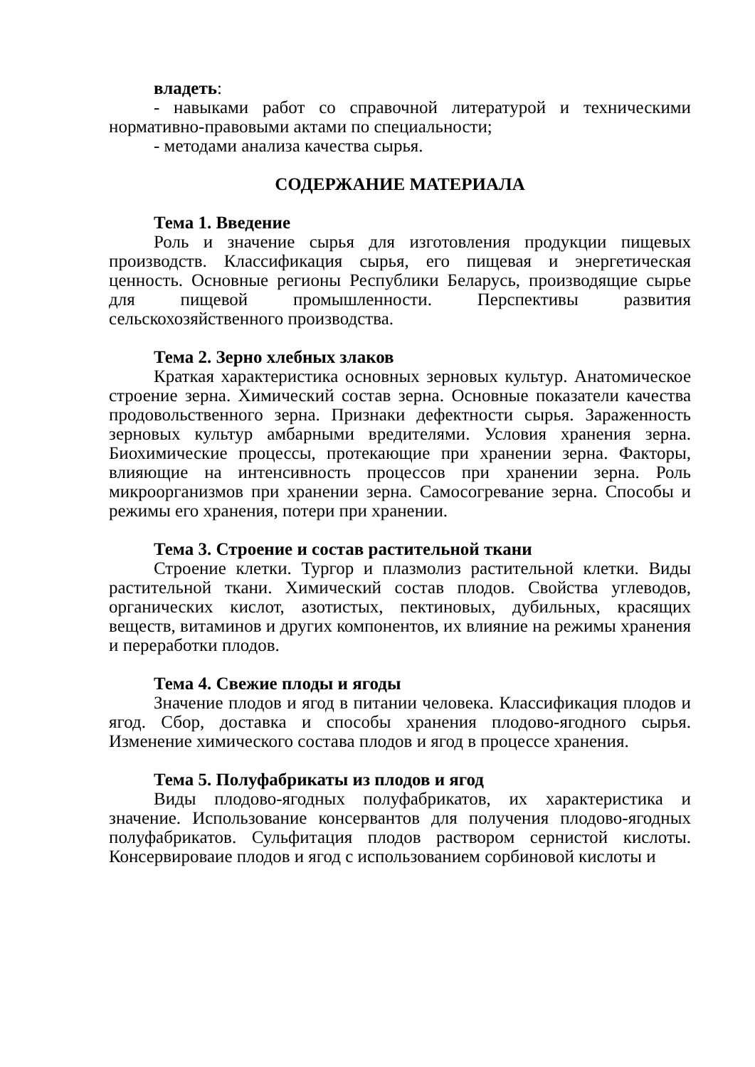владеть:
- навыками работ со справочной литературой и техническими нормативно-правовыми актами по специальности;
- методами анализа качества сырья.
СОДЕРЖАНИЕ МАТЕРИАЛА
Тема 1. Введение
Роль и значение сырья для изготовления продукции пищевых производств. Классификация сырья, его пищевая и энергетическая ценность. Основные регионы Республики Беларусь, производящие сырье для пищевой промышленности. Перспективы развития сельскохозяйственного производства.
Тема 2. Зерно хлебных злаков
Краткая характеристика основных зерновых культур. Анатомическое строение зерна. Химический состав зерна. Основные показатели качества продовольственного зерна. Признаки дефектности сырья. Зараженность зерновых культур амбарными вредителями. Условия хранения зерна. Биохимические процессы, протекающие при хранении зерна. Факторы, влияющие на интенсивность процессов при хранении зерна. Роль микроорганизмов при хранении зерна. Самосогревание зерна. Способы и режимы его хранения, потери при хранении.
Тема 3. Строение и состав растительной ткани
Строение клетки. Тургор и плазмолиз растительной клетки. Виды растительной ткани. Химический состав плодов. Свойства углеводов, органических кислот, азотистых, пектиновых, дубильных, красящих веществ, витаминов и других компонентов, их влияние на режимы хранения и переработки плодов.
Тема 4. Свежие плоды и ягоды
Значение плодов и ягод в питании человека. Классификация плодов и ягод. Сбор, доставка и способы хранения плодово-ягодного сырья. Изменение химического состава плодов и ягод в процессе хранения.
Тема 5. Полуфабрикаты из плодов и ягод
Виды плодово-ягодных полуфабрикатов, их характеристика и значение. Использование консервантов для получения плодово-ягодных полуфабрикатов. Сульфитация плодов раствором сернистой кислоты. Консервироваие плодов и ягод с использованием сорбиновой кислоты и